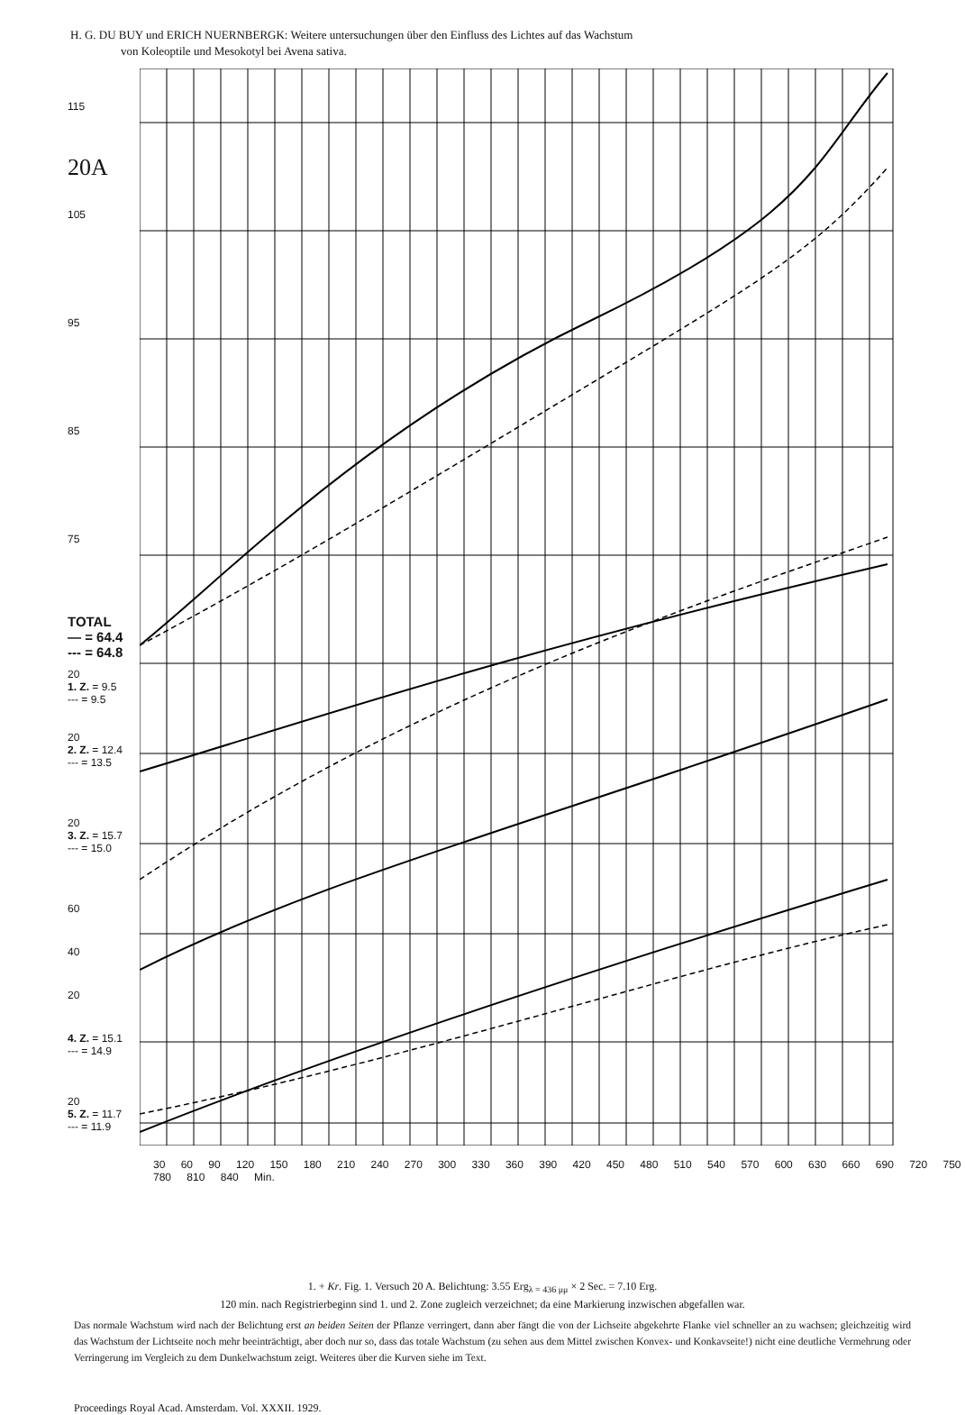H. G. DU BUY und ERICH NUERNBERGK: Weitere untersuchungen über den Einfluss des Lichtes auf das Wachstum
von Koleoptile und Mesokotyl bei Avena sativa.
115
20A
105
95
85
75
TOTAL
— = 64.4
--- = 64.8
20
1. Z. = 9.5
--- = 9.5
20
2. Z. = 12.4
--- = 13.5
20
3. Z. = 15.7
--- = 15.0
60
40
20
4. Z. = 15.1
--- = 14.9
20
5. Z. = 11.7
--- = 11.9
30 60 90 120 150 180 210 240 270 300 330 360 390 420 450 480 510 540 570 600 630 660 690 720 750 780 810 840 Min.
1. + Kr. Fig. 1. Versuch 20 A. Belichtung: 3.55 Erg<sub>λ = 436 μμ</sub> × 2 Sec. = 7.10 Erg.
120 min. nach Registrierbeginn sind 1. und 2. Zone zugleich verzeichnet; da eine Markierung inzwischen abgefallen war.
Das normale Wachstum wird nach der Belichtung erst an beiden Seiten der Pflanze verringert, dann aber fängt die von der Lichseite abgekehrte Flanke viel schneller an zu wachsen; gleichzeitig wird das Wachstum der Lichtseite noch mehr beeinträchtigt, aber doch nur so, dass das totale Wachstum (zu sehen aus dem Mittel zwischen Konvex- und Konkavseite!) nicht eine deutliche Vermehrung oder Verringerung im Vergleich zu dem Dunkelwachstum zeigt. Weiteres über die Kurven siehe im Text.
Proceedings Royal Acad. Amsterdam. Vol. XXXII. 1929.